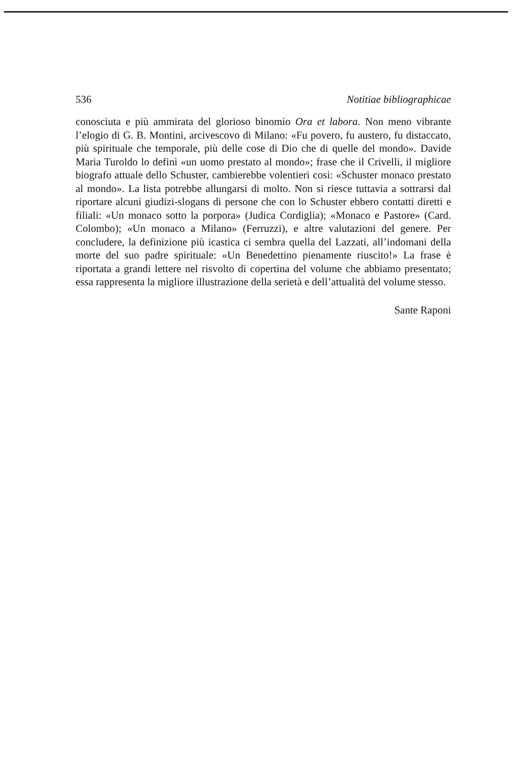536 Notitiae bibliographicae
conosciuta e più ammirata del glorioso binomio Ora et labora. Non meno vibrante l’elogio di G. B. Montini, arcivescovo di Milano: «Fu povero, fu austero, fu distaccato, più spirituale che temporale, più delle cose di Dio che di quelle del mondo». Davide Maria Turoldo lo definì «un uomo prestato al mondo»; frase che il Crivelli, il migliore biografo attuale dello Schuster, cambierebbe volentieri cosi: «Schuster monaco prestato al mondo». La lista potrebbe allungarsi di molto. Non si riesce tuttavia a sottrarsi dal riportare alcuni giudizi-slogans di persone che con lo Schuster ebbero contatti diretti e filiali: «Un monaco sotto la porpora» (Judica Cordiglia); «Monaco e Pastore» (Card. Colombo); «Un monaco a Milano» (Ferruzzi), e altre valutazioni del genere. Per concludere, la definizione più icastica ci sembra quella del Lazzati, all’indomani della morte del suo padre spirituale: «Un Benedettino pienamente riuscito!» La frase è riportata a grandi lettere nel risvolto di copertina del volume che abbiamo presentato; essa rappresenta la migliore illustrazione della serietà e dell’attualità del volume stesso.
Sante Raponi